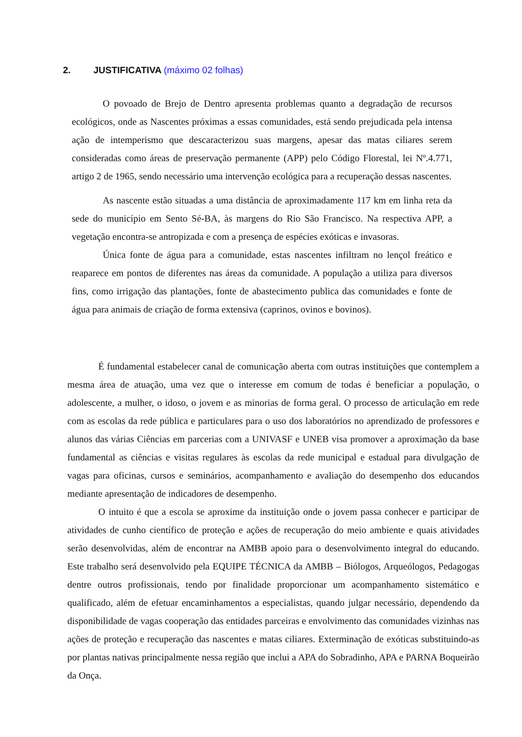2. JUSTIFICATIVA (máximo 02 folhas)
O povoado de Brejo de Dentro apresenta problemas quanto a degradação de recursos ecológicos, onde as Nascentes próximas a essas comunidades, está sendo prejudicada pela intensa ação de intemperismo que descaracterizou suas margens, apesar das matas ciliares serem consideradas como áreas de preservação permanente (APP) pelo Código Florestal, lei Nº.4.771, artigo 2 de 1965, sendo necessário uma intervenção ecológica para a recuperação dessas nascentes.
As nascente estão situadas a uma distância de aproximadamente 117 km em linha reta da sede do município em Sento Sé-BA, às margens do Rio São Francisco. Na respectiva APP, a vegetação encontra-se antropizada e com a presença de espécies exóticas e invasoras.
Única fonte de água para a comunidade, estas nascentes infiltram no lençol freático e reaparece em pontos de diferentes nas áreas da comunidade. A população a utiliza para diversos fins, como irrigação das plantações, fonte de abastecimento publica das comunidades e fonte de água para animais de criação de forma extensiva (caprinos, ovinos e bovinos).
É fundamental estabelecer canal de comunicação aberta com outras instituições que contemplem a mesma área de atuação, uma vez que o interesse em comum de todas é beneficiar a população, o adolescente, a mulher, o idoso, o jovem e as minorias de forma geral. O processo de articulação em rede com as escolas da rede pública e particulares para o uso dos laboratórios no aprendizado de professores e alunos das várias Ciências em parcerias com a UNIVASF e UNEB visa promover a aproximação da base fundamental as ciências e visitas regulares às escolas da rede municipal e estadual para divulgação de vagas para oficinas, cursos e seminários, acompanhamento e avaliação do desempenho dos educandos mediante apresentação de indicadores de desempenho.
O intuito é que a escola se aproxime da instituição onde o jovem passa conhecer e participar de atividades de cunho científico de proteção e ações de recuperação do meio ambiente e quais atividades serão desenvolvidas, além de encontrar na AMBB apoio para o desenvolvimento integral do educando. Este trabalho será desenvolvido pela EQUIPE TÉCNICA da AMBB – Biólogos, Arqueólogos, Pedagogas dentre outros profissionais, tendo por finalidade proporcionar um acompanhamento sistemático e qualificado, além de efetuar encaminhamentos a especialistas, quando julgar necessário, dependendo da disponibilidade de vagas cooperação das entidades parceiras e envolvimento das comunidades vizinhas nas ações de proteção e recuperação das nascentes e matas ciliares. Exterminação de exóticas substituindo-as por plantas nativas principalmente nessa região que inclui a APA do Sobradinho, APA e PARNA Boqueirão da Onça.